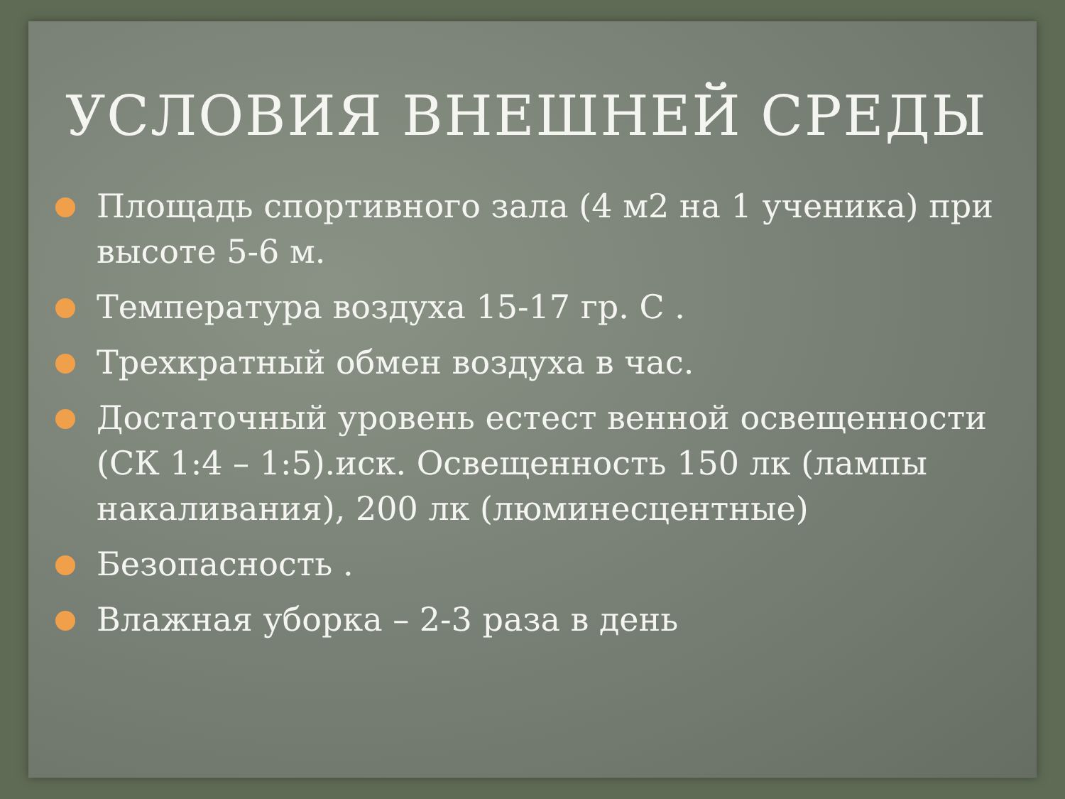УСЛОВИЯ ВНЕШНЕЙ СРЕДЫ
Площадь спортивного зала (4 м2 на 1 ученика) при высоте 5-6 м.
Температура воздуха 15-17 гр. С .
Трехкратный обмен воздуха в час.
Достаточный уровень естест венной освещенности (СК 1:4 – 1:5).иск. Освещенность 150 лк (лампы накаливания), 200 лк (люминесцентные)
Безопасность .
Влажная уборка – 2-3 раза в день